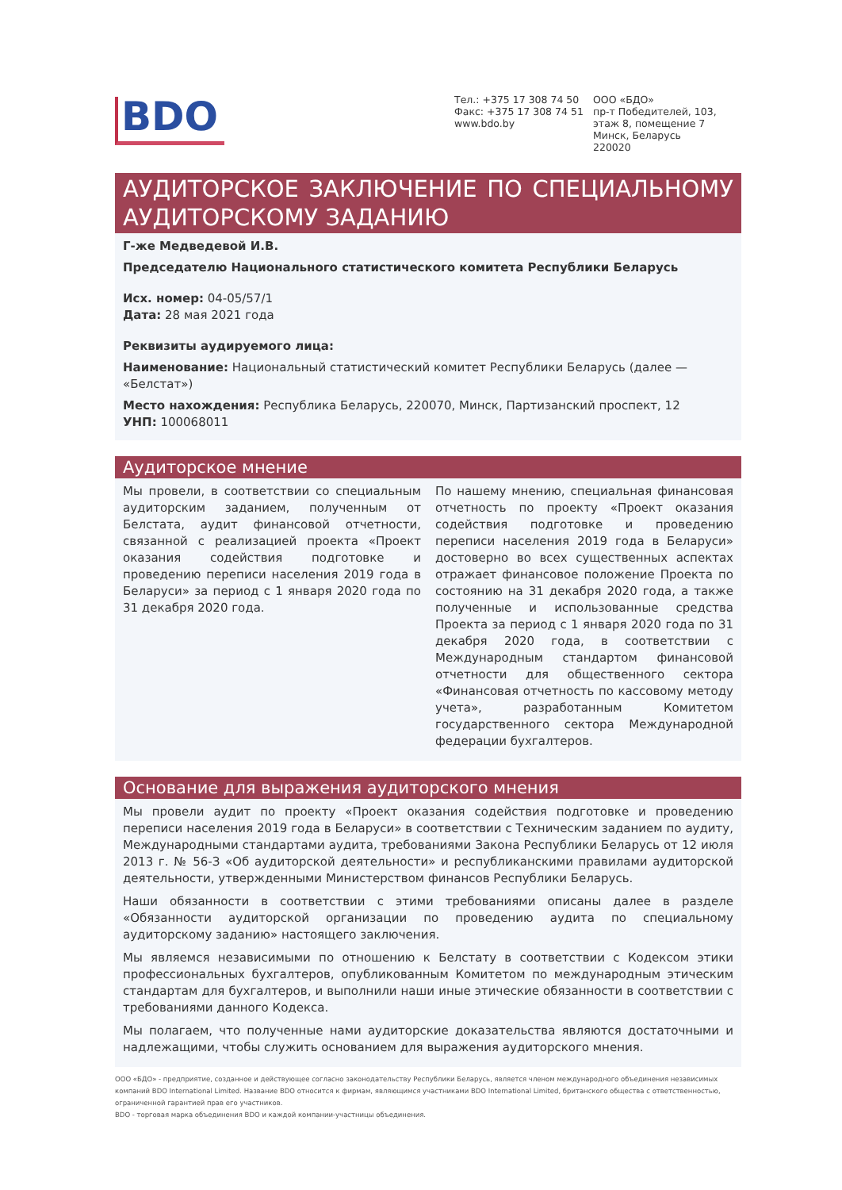BDO
Тел.: +375 17 308 74 50
Факс: +375 17 308 74 51
www.bdo.by
ООО «БДО»
пр-т Победителей, 103,
этаж 8, помещение 7
Минск, Беларусь
220020
АУДИТОРСКОЕ ЗАКЛЮЧЕНИЕ ПО СПЕЦИАЛЬНОМУ АУДИТОРСКОМУ ЗАДАНИЮ
Г-же Медведевой И.В.
Председателю Национального статистического комитета Республики Беларусь
Исх. номер: 04-05/57/1
Дата: 28 мая 2021 года
Реквизиты аудируемого лица:
Наименование: Национальный статистический комитет Республики Беларусь (далее — «Белстат»)
Место нахождения: Республика Беларусь, 220070, Минск, Партизанский проспект, 12
УНП: 100068011
Аудиторское мнение
Мы провели, в соответствии со специальным аудиторским заданием, полученным от Белстата, аудит финансовой отчетности, связанной с реализацией проекта «Проект оказания содействия подготовке и проведению переписи населения 2019 года в Беларуси» за период с 1 января 2020 года по 31 декабря 2020 года.
По нашему мнению, специальная финансовая отчетность по проекту «Проект оказания содействия подготовке и проведению переписи населения 2019 года в Беларуси» достоверно во всех существенных аспектах отражает финансовое положение Проекта по состоянию на 31 декабря 2020 года, а также полученные и использованные средства Проекта за период с 1 января 2020 года по 31 декабря 2020 года, в соответствии с Международным стандартом финансовой отчетности для общественного сектора «Финансовая отчетность по кассовому методу учета», разработанным Комитетом государственного сектора Международной федерации бухгалтеров.
Основание для выражения аудиторского мнения
Мы провели аудит по проекту «Проект оказания содействия подготовке и проведению переписи населения 2019 года в Беларуси» в соответствии с Техническим заданием по аудиту, Международными стандартами аудита, требованиями Закона Республики Беларусь от 12 июля 2013 г. № 56-З «Об аудиторской деятельности» и республиканскими правилами аудиторской деятельности, утвержденными Министерством финансов Республики Беларусь.
Наши обязанности в соответствии с этими требованиями описаны далее в разделе «Обязанности аудиторской организации по проведению аудита по специальному аудиторскому заданию» настоящего заключения.
Мы являемся независимыми по отношению к Белстату в соответствии с Кодексом этики профессиональных бухгалтеров, опубликованным Комитетом по международным этическим стандартам для бухгалтеров, и выполнили наши иные этические обязанности в соответствии с требованиями данного Кодекса.
Мы полагаем, что полученные нами аудиторские доказательства являются достаточными и надлежащими, чтобы служить основанием для выражения аудиторского мнения.
ООО «БДО» - предприятие, созданное и действующее согласно законодательству Республики Беларусь, является членом международного объединения независимых компаний BDO International Limited. Название BDO относится к фирмам, являющимся участниками BDO International Limited, британского общества с ответственностью, ограниченной гарантией прав его участников.
BDO - торговая марка объединения BDO и каждой компании-участницы объединения.